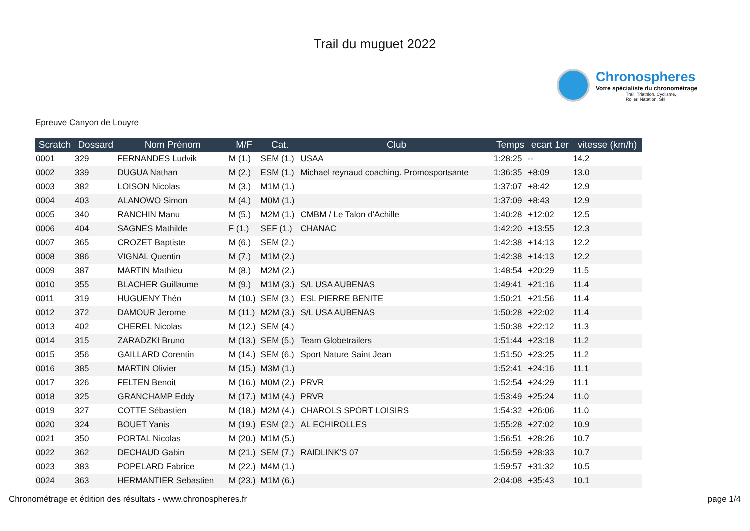Trail du muguet 2022
Chronospheres
Votre spécialiste du chronométrage
Trail, Triathlon, Cyclisme,
Roller, Natation, Ski
Epreuve Canyon de Louyre
| Scratch | Dossard | Nom Prénom | M/F | Cat. | Club | Temps | ecart 1er | vitesse (km/h) |
| --- | --- | --- | --- | --- | --- | --- | --- | --- |
| 0001 | 329 | FERNANDES Ludvik | M (1.) | SEM (1.) | USAA | 1:28:25 | -- | 14.2 |
| 0002 | 339 | DUGUA Nathan | M (2.) | ESM (1.) | Michael reynaud coaching. Promosportsante | 1:36:35 | +8:09 | 13.0 |
| 0003 | 382 | LOISON Nicolas | M (3.) | M1M (1.) | | 1:37:07 | +8:42 | 12.9 |
| 0004 | 403 | ALANOWO Simon | M (4.) | M0M (1.) | | 1:37:09 | +8:43 | 12.9 |
| 0005 | 340 | RANCHIN Manu | M (5.) | M2M (1.) | CMBM / Le Talon d'Achille | 1:40:28 | +12:02 | 12.5 |
| 0006 | 404 | SAGNES Mathilde | F (1.) | SEF (1.) | CHANAC | 1:42:20 | +13:55 | 12.3 |
| 0007 | 365 | CROZET Baptiste | M (6.) | SEM (2.) | | 1:42:38 | +14:13 | 12.2 |
| 0008 | 386 | VIGNAL Quentin | M (7.) | M1M (2.) | | 1:42:38 | +14:13 | 12.2 |
| 0009 | 387 | MARTIN Mathieu | M (8.) | M2M (2.) | | 1:48:54 | +20:29 | 11.5 |
| 0010 | 355 | BLACHER Guillaume | M (9.) | M1M (3.) | S/L USA AUBENAS | 1:49:41 | +21:16 | 11.4 |
| 0011 | 319 | HUGUENY Théo | M (10.) | SEM (3.) | ESL PIERRE BENITE | 1:50:21 | +21:56 | 11.4 |
| 0012 | 372 | DAMOUR Jerome | M (11.) | M2M (3.) | S/L USA AUBENAS | 1:50:28 | +22:02 | 11.4 |
| 0013 | 402 | CHEREL Nicolas | M (12.) | SEM (4.) | | 1:50:38 | +22:12 | 11.3 |
| 0014 | 315 | ZARADZKI Bruno | M (13.) | SEM (5.) | Team Globetrailers | 1:51:44 | +23:18 | 11.2 |
| 0015 | 356 | GAILLARD Corentin | M (14.) | SEM (6.) | Sport Nature Saint Jean | 1:51:50 | +23:25 | 11.2 |
| 0016 | 385 | MARTIN Olivier | M (15.) | M3M (1.) | | 1:52:41 | +24:16 | 11.1 |
| 0017 | 326 | FELTEN Benoit | M (16.) | M0M (2.) | PRVR | 1:52:54 | +24:29 | 11.1 |
| 0018 | 325 | GRANCHAMP Eddy | M (17.) | M1M (4.) | PRVR | 1:53:49 | +25:24 | 11.0 |
| 0019 | 327 | COTTE Sébastien | M (18.) | M2M (4.) | CHAROLS SPORT LOISIRS | 1:54:32 | +26:06 | 11.0 |
| 0020 | 324 | BOUET Yanis | M (19.) | ESM (2.) | AL ECHIROLLES | 1:55:28 | +27:02 | 10.9 |
| 0021 | 350 | PORTAL Nicolas | M (20.) | M1M (5.) | | 1:56:51 | +28:26 | 10.7 |
| 0022 | 362 | DECHAUD Gabin | M (21.) | SEM (7.) | RAIDLINK'S 07 | 1:56:59 | +28:33 | 10.7 |
| 0023 | 383 | POPELARD Fabrice | M (22.) | M4M (1.) | | 1:59:57 | +31:32 | 10.5 |
| 0024 | 363 | HERMANTIER Sebastien | M (23.) | M1M (6.) | | 2:04:08 | +35:43 | 10.1 |
Chronométrage et édition des résultats - www.chronospheres.fr page 1/4